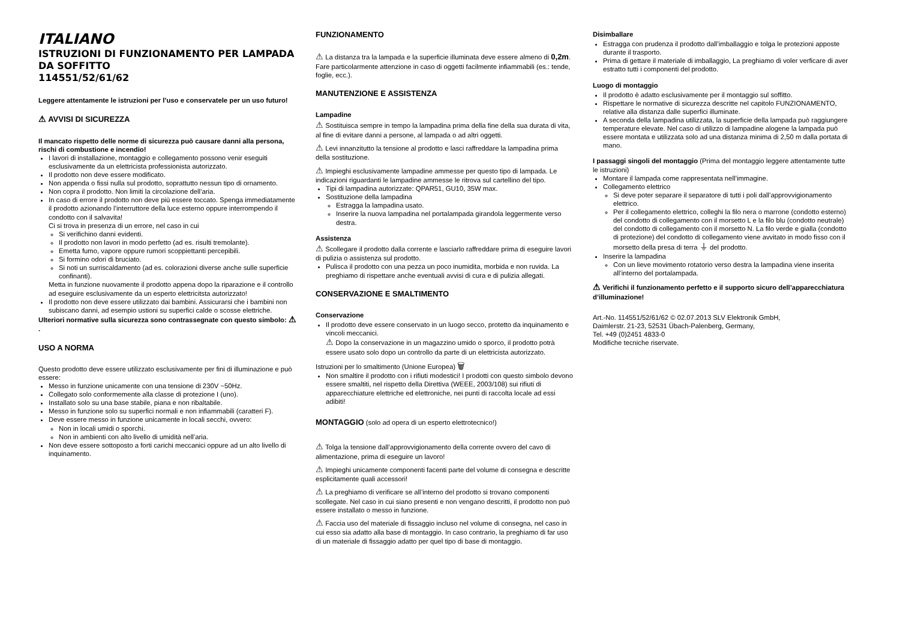ITALIANO
ISTRUZIONI DI FUNZIONAMENTO PER LAMPADA DA SOFFITTO
114551/52/61/62
Leggere attentamente le istruzioni per l’uso e conservatele per un uso futuro!
⚠ AVVISI DI SICUREZZA
Il mancato rispetto delle norme di sicurezza può causare danni alla persona, rischi di combustione e incendio!
I lavori di installazione, montaggio e collegamento possono venir eseguiti esclusivamente da un elettricista professionista autorizzato.
Il prodotto non deve essere modificato.
Non appenda o fissi nulla sul prodotto, soprattutto nessun tipo di ornamento.
Non copra il prodotto. Non limiti la circolazione dell’aria.
In caso di errore il prodotto non deve più essere toccato. Spenga immediatamente il prodotto azionando l’interruttore della luce esterno oppure interrompendo il condotto con il salvavita!
Ci si trova in presenza di un errore, nel caso in cui
Si verifichino danni evidenti.
Il prodotto non lavori in modo perfetto (ad es. risulti tremolante).
Emetta fumo, vapore oppure rumori scoppiettanti percepibili.
Si formino odori di bruciato.
Si noti un surriscaldamento (ad es. colorazioni diverse anche sulle superficie confinanti).
Metta in funzione nuovamente il prodotto appena dopo la riparazione e il controllo ad eseguire esclusivamente da un esperto elettricitsta autorizzato!
Il prodotto non deve essere utilizzato dai bambini. Assicurarsi che i bambini non subiscano danni, ad esempio ustioni su superfici calde o scosse elettriche.
Ulteriori normative sulla sicurezza sono contrassegnate con questo simbolo: ⚠ .
USO A NORMA
Questo prodotto deve essere utilizzato esclusivamente per fini di illuminazione e può essere:
Messo in funzione unicamente con una tensione di 230V ~50Hz.
Collegato solo conformemente alla classe di protezione I (uno).
Installato solo su una base stabile, piana e non ribaltabile.
Messo in funzione solo su superfici normali e non infiammabili (caratteri F).
Deve essere messo in funzione unicamente in locali secchi, ovvero:
Non in locali umidi o sporchi.
Non in ambienti con alto livello di umidità nell’aria.
Non deve essere sottoposto a forti carichi meccanici oppure ad un alto livello di inquinamento.
FUNZIONAMENTO
⚠ La distanza tra la lampada e la superficie illuminata deve essere almeno di 0,2m. Fare particolarmente attenzione in caso di oggetti facilmente infiammabili (es.: tende, foglie, ecc.).
MANUTENZIONE E ASSISTENZA
Lampadine
⚠ Sostituisca sempre in tempo la lampadina prima della fine della sua durata di vita, al fine di evitare danni a persone, al lampada o ad altri oggetti.
⚠ Levi innanzitutto la tensione al prodotto e lasci raffreddare la lampadina prima della sostituzione.
⚠ Impieghi esclusivamente lampadine ammesse per questo tipo di lampada. Le indicazioni riguardanti le lampadine ammesse le ritrova sul cartellino del tipo.
Tipi di lampadina autorizzate: QPAR51, GU10, 35W max.
Sostituzione della lampadina
Estragga la lampadina usato.
Inserire la nuova lampadina nel portalampada girandola leggermente verso destra.
Assistenza
⚠ Scollegare il prodotto dalla corrente e lasciarlo raffreddare prima di eseguire lavori di pulizia o assistenza sul prodotto.
Pulisca il prodotto con una pezza un poco inumidita, morbida e non ruvida. La preghiamo di rispettare anche eventuali avvisi di cura e di pulizia allegati.
CONSERVAZIONE E SMALTIMENTO
Conservazione
Il prodotto deve essere conservato in un luogo secco, protetto da inquinamento e vincoli meccanici.
⚠ Dopo la conservazione in un magazzino umido o sporco, il prodotto potrà essere usato solo dopo un controllo da parte di un elettricista autorizzato.
Istruzioni per lo smaltimento (Unione Europea) 🗑
Non smaltire il prodotto con i rifiuti modestici! I prodotti con questo simbolo devono essere smaltiti, nel rispetto della Direttiva (WEEE, 2003/108) sui rifiuti di apparecchiature elettriche ed elettroniche, nei punti di raccolta locale ad essi adibiti!
MONTAGGIO (solo ad opera di un esperto elettrotecnico!)
⚠ Tolga la tensione dall’approvvigionamento della corrente ovvero del cavo di alimentazione, prima di eseguire un lavoro!
⚠ Impieghi unicamente componenti facenti parte del volume di consegna e descritte esplicitamente quali accessori!
⚠ La preghiamo di verificare se all’interno del prodotto si trovano componenti scollegate. Nel caso in cui siano presenti e non vengano descritti, il prodotto non può essere installato o messo in funzione.
⚠ Faccia uso del materiale di fissaggio incluso nel volume di consegna, nel caso in cui esso sia adatto alla base di montaggio. In caso contrario, la preghiamo di far uso di un materiale di fissaggio adatto per quel tipo di base di montaggio.
Disimballare
Estragga con prudenza il prodotto dall’imballaggio e tolga le protezioni apposte durante il trasporto.
Prima di gettare il materiale di imballaggio, La preghiamo di voler verficare di aver estratto tutti i componenti del prodotto.
Luogo di montaggio
Il prodotto è adatto esclusivamente per il montaggio sul soffitto.
Rispettare le normative di sicurezza descritte nel capitolo FUNZIONAMENTO, relative alla distanza dalle superfici illuminate.
A seconda della lampadina utilizzata, la superficie della lampada può raggiungere temperature elevate. Nel caso di utilizzo di lampadine alogene la lampada può essere montata e utilizzata solo ad una distanza minima di 2,50 m dalla portata di mano.
I passaggi singoli del montaggio (Prima del montaggio leggere attentamente tutte le istruzioni)
Montare il lampada come rappresentata nell’immagine.
Collegamento elettrico
Si deve poter separare il separatore di tutti i poli dall’approvvigionamento elettrico.
Per il collegamento elettrico, colleghi la filo nera o marrone (condotto esterno) del condotto di collegamento con il morsetto L e la filo blu (condotto neutrale) del condotto di collegamento con il morsetto N. La filo verde e gialla (condotto di protezione) del condotto di collegamento viene avvitato in modo fisso con il morsetto della presa di terra ⏚ del prodotto.
Inserire la lampadina
Con un lieve movimento rotatorio verso destra la lampadina viene inserita all’interno del portalampada.
⚠ Verifichi il funzionamento perfetto e il supporto sicuro dell’apparecchiatura d’illuminazione!
Art.-No. 114551/52/61/62 © 02.07.2013 SLV Elektronik GmbH,
Daimlerstr. 21-23, 52531 Übach-Palenberg, Germany,
Tel. +49 (0)2451 4833-0
Modifiche tecniche riservate.